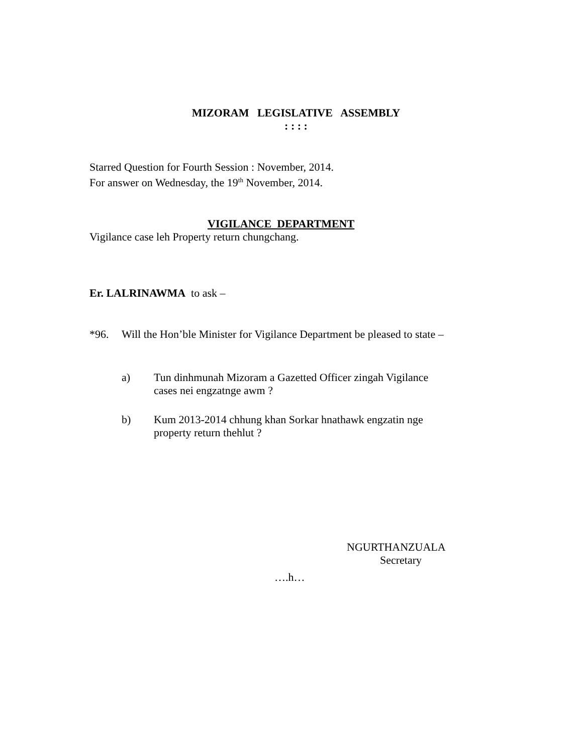MIZORAM LEGISLATIVE ASSEMBLY
: : : :
Starred Question for Fourth Session : November, 2014.
For answer on Wednesday, the 19<sup>th</sup> November, 2014.
VIGILANCE DEPARTMENT
Vigilance case leh Property return chungchang.
Er. LALRINAWMA to ask –
*96.
Will the Hon’ble Minister for Vigilance Department be pleased to state –
a)
Tun dinhmunah Mizoram a Gazetted Officer zingah Vigilance cases nei engzatnge awm ?
b)
Kum 2013-2014 chhung khan Sorkar hnathawk engzatin nge property return thehlut ?
NGURTHANZUALA
Secretary
….h…